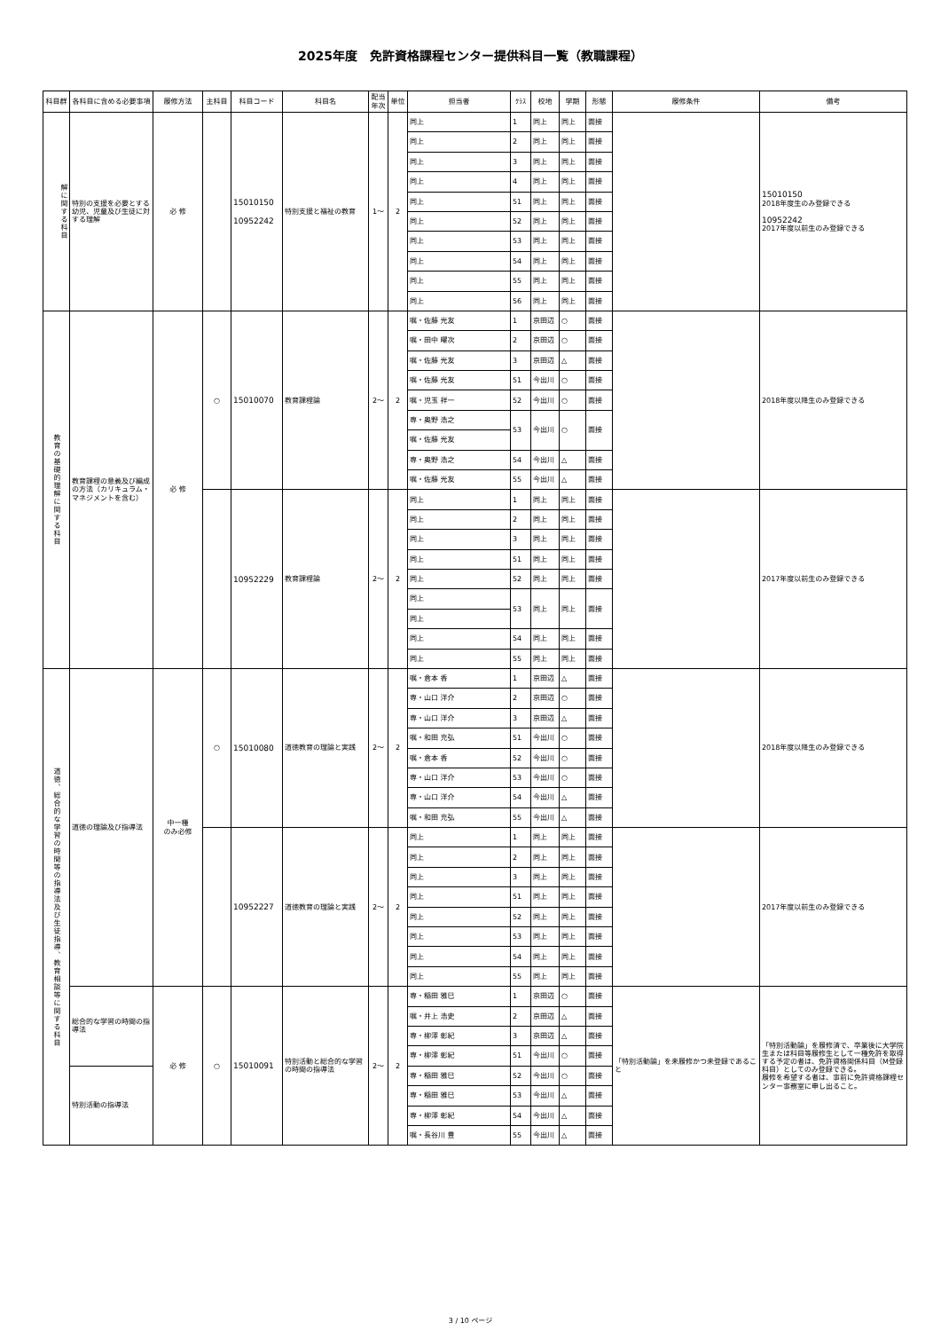2025年度　免許資格課程センター提供科目一覧（教職課程）
| 科目群 | 各科目に含める必要事項 | 履修方法 | 主科目 | 科目コード | 科目名 | 配当年次 | 単位 | 担当者 | ｸﾗｽ | 校地 | 学期 | 形態 | 履修条件 | 備考 |
| --- | --- | --- | --- | --- | --- | --- | --- | --- | --- | --- | --- | --- | --- | --- |
| 解に関する科目 | 特別の支援を必要とする幼児、児童及び生徒に対する理解 | 必 修 | | 15010150 10952242 | 特別支援と福祉の教育 | 1～ | 2 | 同上 | 1 | 同上 | 同上 | 面接 | | 15010150 2018年度生のみ登録できる 10952242 2017年度以前生のみ登録できる |
| | | | | | | | | 同上 | 2 | 同上 | 同上 | 面接 | | |
| | | | | | | | | 同上 | 3 | 同上 | 同上 | 面接 | | |
| | | | | | | | | 同上 | 4 | 同上 | 同上 | 面接 | | |
| | | | | | | | | 同上 | 51 | 同上 | 同上 | 面接 | | |
| | | | | | | | | 同上 | 52 | 同上 | 同上 | 面接 | | |
| | | | | | | | | 同上 | 53 | 同上 | 同上 | 面接 | | |
| | | | | | | | | 同上 | 54 | 同上 | 同上 | 面接 | | |
| | | | | | | | | 同上 | 55 | 同上 | 同上 | 面接 | | |
| | | | | | | | | 同上 | 56 | 同上 | 同上 | 面接 | | |
| 教育の基礎的理解に関する科目 | 教育課程の意義及び編成の方法（カリキュラム・マネジメントを含む） | 必 修 | ○ | 15010070 | 教育課程論 | 2～ | 2 | 嘱・佐藤 光友 | 1 | 京田辺 | ○ | 面接 | | 2018年度以降生のみ登録できる |
| | | | | | | | | 嘱・田中 曜次 | 2 | 京田辺 | ○ | 面接 | | |
| | | | | | | | | 嘱・佐藤 光友 | 3 | 京田辺 | △ | 面接 | | |
| | | | | | | | | 嘱・佐藤 光友 | 51 | 今出川 | ○ | 面接 | | |
| | | | | | | | | 嘱・児玉 祥一 | 52 | 今出川 | ○ | 面接 | | |
| | | | | | | | | 専・奥野 浩之 | 53 | 今出川 | ○ | 面接 | | |
| | | | | | | | | 嘱・佐藤 光友 | | | | | | |
| | | | | | | | | 専・奥野 浩之 | 54 | 今出川 | △ | 面接 | | |
| | | | | | | | | 嘱・佐藤 光友 | 55 | 今出川 | △ | 面接 | | |
| | | | | 10952229 | 教育課程論 | 2～ | 2 | 同上 | 1 | 同上 | 同上 | 面接 | | 2017年度以前生のみ登録できる |
| | | | | | | | | 同上 | 2 | 同上 | 同上 | 面接 | | |
| | | | | | | | | 同上 | 3 | 同上 | 同上 | 面接 | | |
| | | | | | | | | 同上 | 51 | 同上 | 同上 | 面接 | | |
| | | | | | | | | 同上 | 52 | 同上 | 同上 | 面接 | | |
| | | | | | | | | 同上 | 53 | 同上 | 同上 | 面接 | | |
| | | | | | | | | 同上 | | | | | | |
| | | | | | | | | 同上 | 54 | 同上 | 同上 | 面接 | | |
| | | | | | | | | 同上 | 55 | 同上 | 同上 | 面接 | | |
| 道徳、総合的な学習の時間等の指導法及び生徒指導、教育相談等に関する科目 | 道徳の理論及び指導法 | 中一種 のみ必修 | ○ | 15010080 | 道徳教育の理論と実践 | 2～ | 2 | 嘱・倉本 香 | 1 | 京田辺 | △ | 面接 | | 2018年度以降生のみ登録できる |
| | | | | | | | | 専・山口 洋介 | 2 | 京田辺 | ○ | 面接 | | |
| | | | | | | | | 専・山口 洋介 | 3 | 京田辺 | △ | 面接 | | |
| | | | | | | | | 嘱・和田 充弘 | 51 | 今出川 | ○ | 面接 | | |
| | | | | | | | | 嘱・倉本 香 | 52 | 今出川 | ○ | 面接 | | |
| | | | | | | | | 専・山口 洋介 | 53 | 今出川 | ○ | 面接 | | |
| | | | | | | | | 専・山口 洋介 | 54 | 今出川 | △ | 面接 | | |
| | | | | | | | | 嘱・和田 充弘 | 55 | 今出川 | △ | 面接 | | |
| | | | | 10952227 | 道徳教育の理論と実践 | 2～ | 2 | 同上 | 1 | 同上 | 同上 | 面接 | | 2017年度以前生のみ登録できる |
| | | | | | | | | 同上 | 2 | 同上 | 同上 | 面接 | | |
| | | | | | | | | 同上 | 3 | 同上 | 同上 | 面接 | | |
| | | | | | | | | 同上 | 51 | 同上 | 同上 | 面接 | | |
| | | | | | | | | 同上 | 52 | 同上 | 同上 | 面接 | | |
| | | | | | | | | 同上 | 53 | 同上 | 同上 | 面接 | | |
| | | | | | | | | 同上 | 54 | 同上 | 同上 | 面接 | | |
| | | | | | | | | 同上 | 55 | 同上 | 同上 | 面接 | | |
| | 総合的な学習の時間の指導法 | 必 修 | ○ | 15010091 | 特別活動と総合的な学習の時間の指導法 | 2～ | 2 | 専・稲田 雅巳 | 1 | 京田辺 | ○ | 面接 | 「特別活動論」を未履修かつ未登録であること | 「特別活動論」を履修済で、卒業後に大学院生または科目等履修生として一種免許を取得する予定の者は、免許資格関係科目（M登録科目）としてのみ登録できる。 履修を希望する者は、事前に免許資格課程センター事務室に申し出ること。 |
| | | | | | | | | 嘱・井上 浩史 | 2 | 京田辺 | △ | 面接 | | |
| | | | | | | | | 専・柳澤 彰紀 | 3 | 京田辺 | △ | 面接 | | |
| | | | | | | | | 専・柳澤 彰紀 | 51 | 今出川 | ○ | 面接 | | |
| | 特別活動の指導法 | | | | | | | 専・稲田 雅巳 | 52 | 今出川 | ○ | 面接 | | |
| | | | | | | | | 専・稲田 雅巳 | 53 | 今出川 | △ | 面接 | | |
| | | | | | | | | 専・柳澤 彰紀 | 54 | 今出川 | △ | 面接 | | |
| | | | | | | | | 嘱・長谷川 豊 | 55 | 今出川 | △ | 面接 | | |
3 / 10 ページ